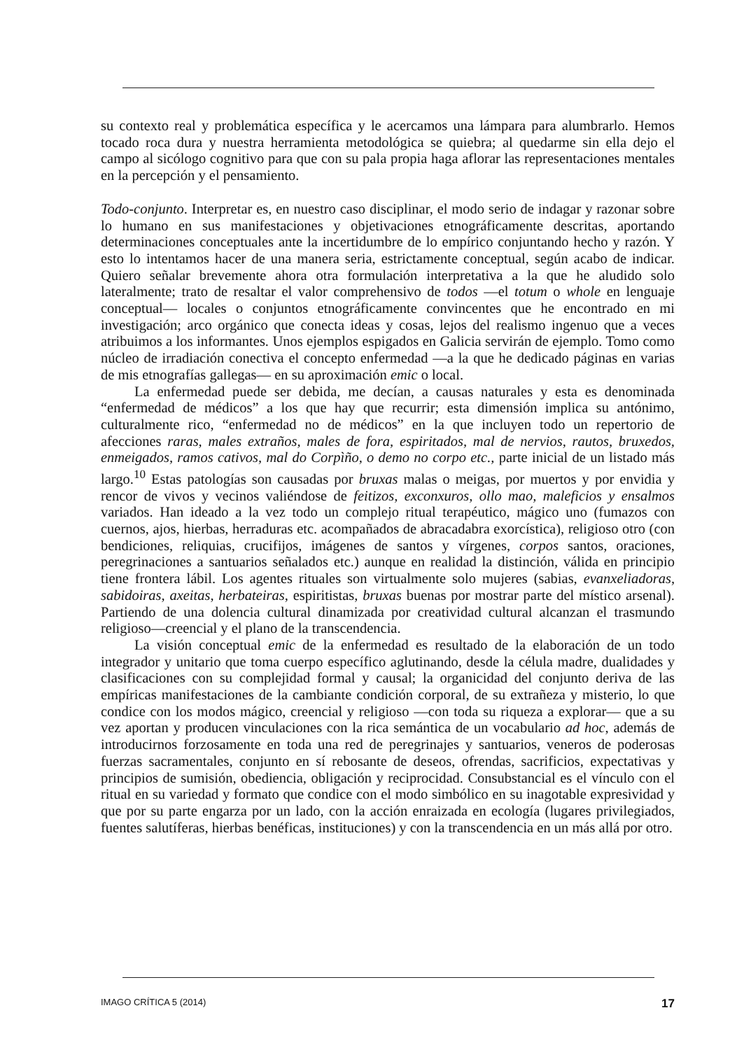su contexto real y problemática específica y le acercamos una lámpara para alumbrarlo. Hemos tocado roca dura y nuestra herramienta metodológica se quiebra; al quedarme sin ella dejo el campo al sicólogo cognitivo para que con su pala propia haga aflorar las representaciones mentales en la percepción y el pensamiento.
Todo-conjunto. Interpretar es, en nuestro caso disciplinar, el modo serio de indagar y razonar sobre lo humano en sus manifestaciones y objetivaciones etnográficamente descritas, aportando determinaciones conceptuales ante la incertidumbre de lo empírico conjuntando hecho y razón. Y esto lo intentamos hacer de una manera seria, estrictamente conceptual, según acabo de indicar. Quiero señalar brevemente ahora otra formulación interpretativa a la que he aludido solo lateralmente; trato de resaltar el valor comprehensivo de todos —el totum o whole en lenguaje conceptual— locales o conjuntos etnográficamente convincentes que he encontrado en mi investigación; arco orgánico que conecta ideas y cosas, lejos del realismo ingenuo que a veces atribuimos a los informantes. Unos ejemplos espigados en Galicia servirán de ejemplo. Tomo como núcleo de irradiación conectiva el concepto enfermedad —a la que he dedicado páginas en varias de mis etnografías gallegas— en su aproximación emic o local.
La enfermedad puede ser debida, me decían, a causas naturales y esta es denominada “enfermedad de médicos” a los que hay que recurrir; esta dimensión implica su antónimo, culturalmente rico, “enfermedad no de médicos” en la que incluyen todo un repertorio de afecciones raras, males extraños, males de fora, espiritados, mal de nervios, rautos, bruxedos, enmeigados, ramos cativos, mal do Corpìño, o demo no corpo etc., parte inicial de un listado más largo.<sup>10</sup> Estas patologías son causadas por bruxas malas o meigas, por muertos y por envidia y rencor de vivos y vecinos valiéndose de feitizos, exconxuros, ollo mao, maleficios y ensalmos variados. Han ideado a la vez todo un complejo ritual terapéutico, mágico uno (fumazos con cuernos, ajos, hierbas, herraduras etc. acompañados de abracadabra exorcística), religioso otro (con bendiciones, reliquias, crucifijos, imágenes de santos y vírgenes, corpos santos, oraciones, peregrinaciones a santuarios señalados etc.) aunque en realidad la distinción, válida en principio tiene frontera lábil. Los agentes rituales son virtualmente solo mujeres (sabias, evanxeliadoras, sabidoiras, axeitas, herbateiras, espiritistas, bruxas buenas por mostrar parte del místico arsenal). Partiendo de una dolencia cultural dinamizada por creatividad cultural alcanzan el trasmundo religioso—creencial y el plano de la transcendencia.
La visión conceptual emic de la enfermedad es resultado de la elaboración de un todo integrador y unitario que toma cuerpo específico aglutinando, desde la célula madre, dualidades y clasificaciones con su complejidad formal y causal; la organicidad del conjunto deriva de las empíricas manifestaciones de la cambiante condición corporal, de su extrañeza y misterio, lo que condice con los modos mágico, creencial y religioso —con toda su riqueza a explorar— que a su vez aportan y producen vinculaciones con la rica semántica de un vocabulario ad hoc, además de introducirnos forzosamente en toda una red de peregrinajes y santuarios, veneros de poderosas fuerzas sacramentales, conjunto en sí rebosante de deseos, ofrendas, sacrificios, expectativas y principios de sumisión, obediencia, obligación y reciprocidad. Consubstancial es el vínculo con el ritual en su variedad y formato que condice con el modo simbólico en su inagotable expresividad y que por su parte engarza por un lado, con la acción enraizada en ecología (lugares privilegiados, fuentes salutíferas, hierbas benéficas, instituciones) y con la transcendencia en un más allá por otro.
IMAGO CRÍTICA 5 (2014) 17